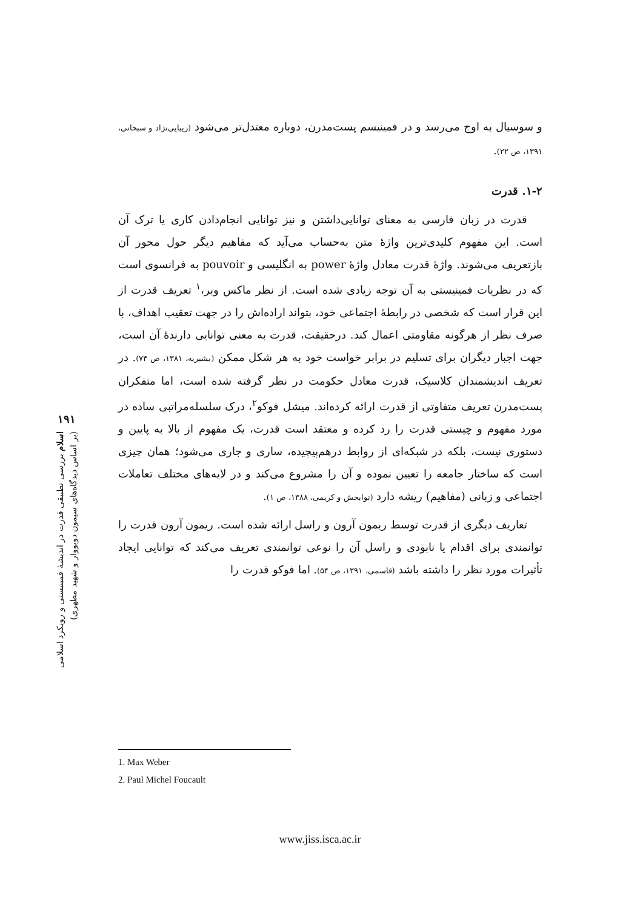۱۹۱
اسلام بررسی تطبیقی قدرت در اندیشهٔ فمینیستی و رویکرد اسلامی
(بر اساس دیدگاه‌های سیمون دوبووار و شهید مطهری)
و سوسیال به اوج می‌رسد و در فمینیسم پست‌مدرن، دوباره معتدل‌تر می‌شود (زیبایی‌نژاد و سبحانی، ۱۳۹۱، ص ۲۲).
۱-۲. قدرت
قدرت در زبان فارسی به معنای توانایی‌داشتن و نیز توانایی انجام‌دادن کاری یا ترک آن است. این مفهوم کلیدی‌ترین واژهٔ متن به‌حساب می‌آید که مفاهیم دیگر حول محور آن بازتعریف می‌شوند. واژهٔ قدرت معادل واژهٔ power به انگلیسی و pouvoir به فرانسوی است که در نظریات فمینیستی به آن توجه زیادی شده است. از نظر ماکس وبر،<sup>۱</sup> تعریف قدرت از این قرار است که شخصی در رابطهٔ اجتماعی خود، بتواند اراده‌اش را در جهت تعقیب اهداف، با صرف نظر از هرگونه مقاومتی اعمال کند. درحقیقت، قدرت به معنی توانایی دارندهٔ آن است، جهت اجبار دیگران برای تسلیم در برابر خواست خود به هر شکل ممکن (بشیریه، ۱۳۸۱، ص ۷۴). در تعریف اندیشمندان کلاسیک، قدرت معادل حکومت در نظر گرفته شده است، اما متفکران پست‌مدرن تعریف متفاوتی از قدرت ارائه کرده‌اند. میشل فوکو<sup>۲</sup>، درک سلسله‌مراتبی ساده در مورد مفهوم و چیستی قدرت را رد کرده و معتقد است قدرت، یک مفهوم از بالا به پایین و دستوری نیست، بلکه در شبکه‌ای از روابط درهم‌پیچیده، ساری و جاری می‌شود؛ همان چیزی است که ساختار جامعه را تعیین نموده و آن را مشروع می‌کند و در لایه‌های مختلف تعاملات اجتماعی و زبانی (مفاهیم) ریشه دارد (نوابخش و کریمی، ۱۳۸۸، ص ۱).
تعاریف دیگری از قدرت توسط ریمون آرون و راسل ارائه شده است. ریمون آرون قدرت را توانمندی برای اقدام یا نابودی و راسل آن را نوعی توانمندی تعریف می‌کند که توانایی ایجاد تأثیرات مورد نظر را داشته باشد (قاسمی، ۱۳۹۱، ص ۵۴). اما فوکو قدرت را
1. Max Weber
2. Paul Michel Foucault
www.jiss.isca.ac.ir